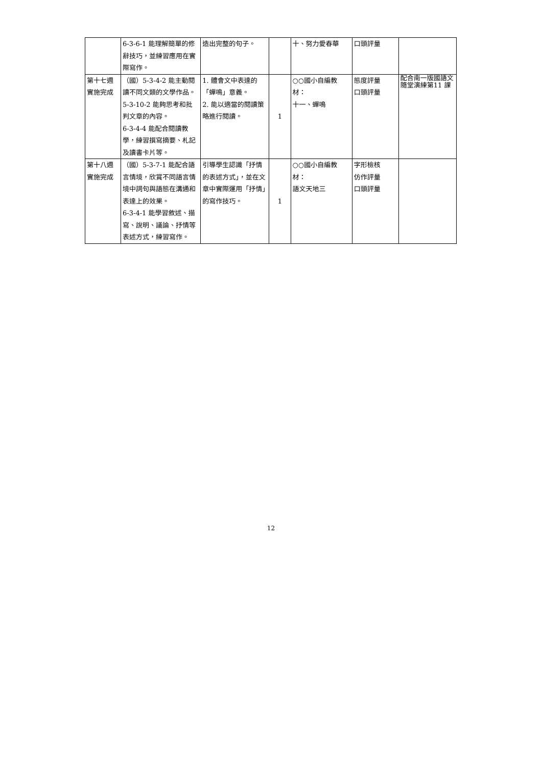| | 6-3-6-1 能理解簡單的修辭技巧，並練習應用在實際寫作。 | 造出完整的句子。 | | 十、努力愛春華 | 口頭評量 | |
| 第十七週實施完成 | （國）5-3-4-2 能主動閱讀不同文類的文學作品。 5-3-10-2 能夠思考和批判文章的內容。 6-3-4-4 能配合閱讀教學，練習撰寫摘要、札記及讀書卡片等。 | 1. 體會文中表達的「蟬鳴」意義。 2. 能以適當的閱讀策略進行閱讀。 | 1 | ○○國小自編教材： 十一、蟬鳴 | 態度評量 口頭評量 | 配合南一版國語文隨堂演練第11 課 |
| 第十八週實施完成 | （國）5-3-7-1 能配合語言情境，欣賞不同語言情境中詞句與語態在溝通和表達上的效果。 6-3-4-1 能學習敘述、描寫、說明、議論、抒情等表述方式，練習寫作。 | 引導學生認識「抒情的表述方式」，並在文章中實際運用「抒情」的寫作技巧。 | 1 | ○○國小自編教材： 語文天地三 | 字形檢核 仿作評量 口頭評量 | |
12